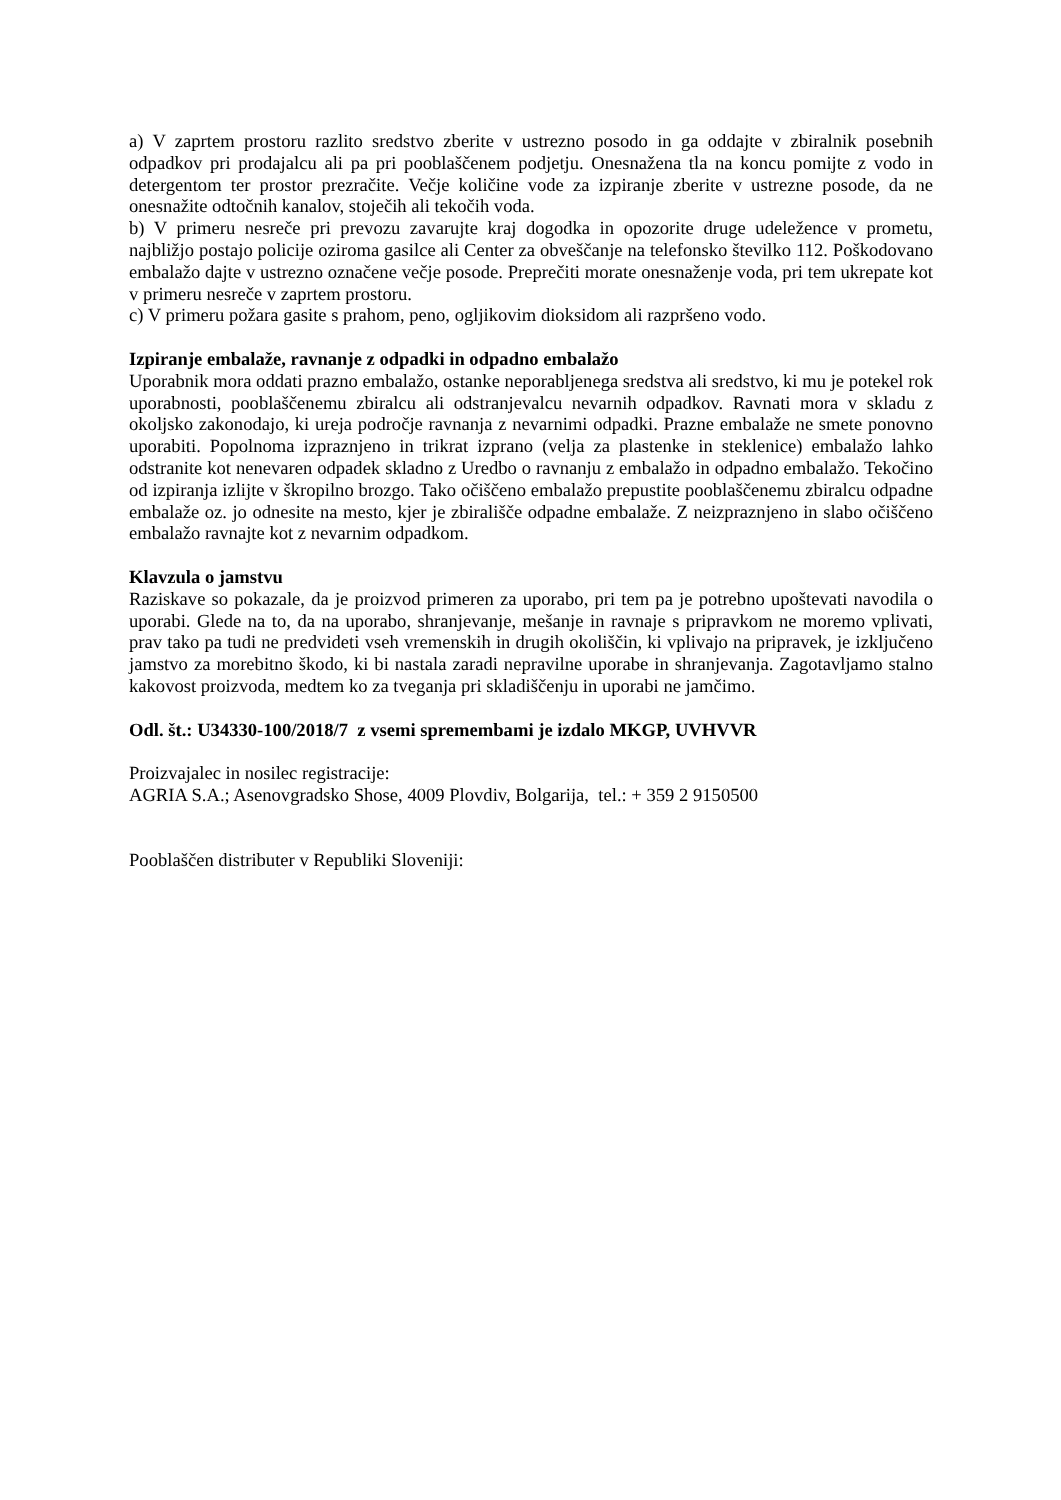a) V zaprtem prostoru razlito sredstvo zberite v ustrezno posodo in ga oddajte v zbiralnik posebnih odpadkov pri prodajalcu ali pa pri pooblaščenem podjetju. Onesnažena tla na koncu pomijte z vodo in detergentom ter prostor prezračite. Večje količine vode za izpiranje zberite v ustrezne posode, da ne onesnažite odtočnih kanalov, stoječih ali tekočih voda.
b) V primeru nesreče pri prevozu zavarujte kraj dogodka in opozorite druge udeležence v prometu, najbližjo postajo policije oziroma gasilce ali Center za obveščanje na telefonsko številko 112. Poškodovano embalažo dajte v ustrezno označene večje posode. Preprečiti morate onesnaženje voda, pri tem ukrepate kot v primeru nesreče v zaprtem prostoru.
c) V primeru požara gasite s prahom, peno, ogljikovim dioksidom ali razpršeno vodo.
Izpiranje embalaže, ravnanje z odpadki in odpadno embalažo
Uporabnik mora oddati prazno embalažo, ostanke neporabljenega sredstva ali sredstvo, ki mu je potekel rok uporabnosti, pooblaščenemu zbiralcu ali odstranjevalcu nevarnih odpadkov. Ravnati mora v skladu z okoljsko zakonodajo, ki ureja področje ravnanja z nevarnimi odpadki. Prazne embalaže ne smete ponovno uporabiti. Popolnoma izpraznjeno in trikrat izprano (velja za plastenke in steklenice) embalažo lahko odstranite kot nenevaren odpadek skladno z Uredbo o ravnanju z embalažo in odpadno embalažo. Tekočino od izpiranja izlijte v škropilno brozgo. Tako očiščeno embalažo prepustite pooblaščenemu zbiralcu odpadne embalaže oz. jo odnesite na mesto, kjer je zbirališče odpadne embalaže. Z neizpraznjeno in slabo očiščeno embalažo ravnajte kot z nevarnim odpadkom.
Klavzula o jamstvu
Raziskave so pokazale, da je proizvod primeren za uporabo, pri tem pa je potrebno upoštevati navodila o uporabi. Glede na to, da na uporabo, shranjevanje, mešanje in ravnaje s pripravkom ne moremo vplivati, prav tako pa tudi ne predvideti vseh vremenskih in drugih okoliščin, ki vplivajo na pripravek, je izključeno jamstvo za morebitno škodo, ki bi nastala zaradi nepravilne uporabe in shranjevanja. Zagotavljamo stalno kakovost proizvoda, medtem ko za tveganja pri skladiščenju in uporabi ne jamčimo.
Odl. št.: U34330-100/2018/7 z vsemi spremembami je izdalo MKGP, UVHVVR
Proizvajalec in nosilec registracije:
AGRIA S.A.; Asenovgradsko Shose, 4009 Plovdiv, Bolgarija, tel.: + 359 2 9150500
Pooblaščen distributer v Republiki Sloveniji: